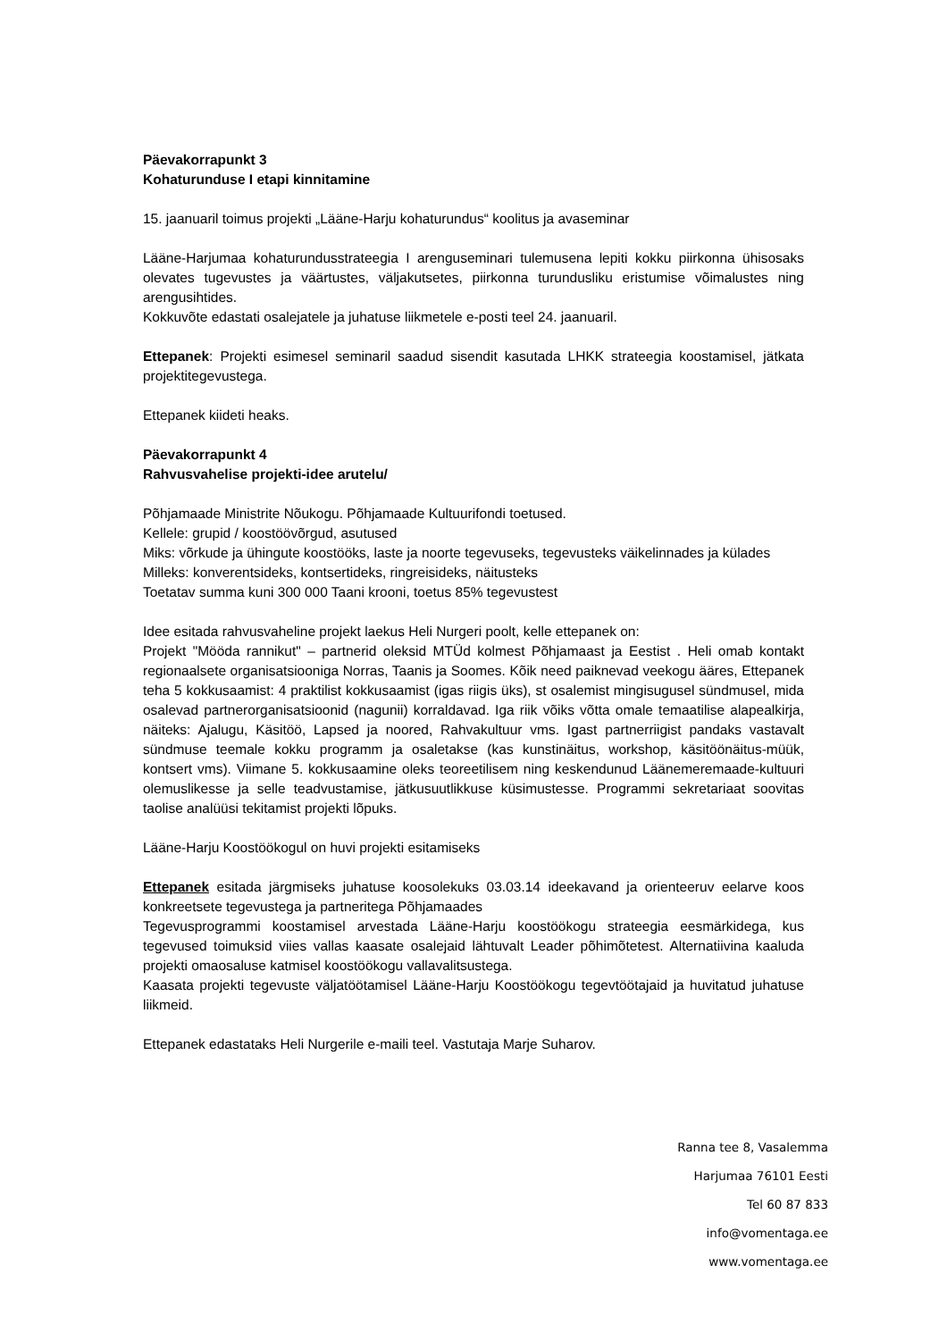Päevakorrapunkt 3
Kohaturunduse I etapi kinnitamine
15. jaanuaril toimus projekti „Lääne-Harju kohaturundus“ koolitus ja avaseminar
Lääne-Harjumaa kohaturundusstrateegia I arenguseminari tulemusena lepiti kokku piirkonna ühisosaks olevates tugevustes ja väärtustes, väljakutsetes, piirkonna turundusliku eristumise võimalustes ning arengusihtides.
Kokkuvõte edastati osalejatele ja juhatuse liikmetele e-posti teel 24. jaanuaril.
Ettepanek: Projekti esimesel seminaril saadud sisendit kasutada LHKK strateegia koostamisel, jätkata projektitegevustega.
Ettepanek kiideti heaks.
Päevakorrapunkt 4
Rahvusvahelise projekti-idee arutelu/
Põhjamaade Ministrite Nõukogu. Põhjamaade Kultuurifondi toetused.
Kellele: grupid / koostöövõrgud, asutused
Miks: võrkude ja ühingute koostööks, laste ja noorte tegevuseks, tegevusteks väikelinnades ja külades
Milleks: konverentsideks, kontsertideks, ringreisideks, näitusteks
Toetatav summa kuni 300 000 Taani krooni, toetus 85% tegevustest
Idee esitada rahvusvaheline projekt laekus Heli Nurgeri poolt, kelle ettepanek on:
Projekt "Mööda rannikut" – partnerid oleksid MTÜd kolmest Põhjamaast ja Eestist . Heli omab kontakt regionaalsete organisatsiooniga Norras, Taanis ja Soomes. Kõik need paiknevad veekogu ääres, Ettepanek teha 5 kokkusaamist: 4 praktilist kokkusaamist (igas riigis üks), st osalemist mingisugusel sündmusel, mida osalevad partnerorganisatsioonid (nagunii) korraldavad. Iga riik võiks võtta omale temaatilise alapealkirja, näiteks: Ajalugu, Käsitöö, Lapsed ja noored, Rahvakultuur vms. Igast partnerriigist pandaks vastavalt sündmuse teemale kokku programm ja osaletakse (kas kunstinäitus, workshop, käsitöönäitus-müük, kontsert vms). Viimane 5. kokkusaamine oleks teoreetilisem ning keskendunud Läänemeremaade-kultuuri olemuslikesse ja selle teadvustamise, jätkusuutlikkuse küsimustesse. Programmi sekretariaat soovitas taolise analüüsi tekitamist projekti lõpuks.
Lääne-Harju Koostöökogul on huvi projekti esitamiseks
Ettepanek esitada järgmiseks juhatuse koosolekuks 03.03.14 ideekavand ja orienteeruv eelarve koos konkreetsete tegevustega ja partneritega Põhjamaades
Tegevusprogrammi koostamisel arvestada Lääne-Harju koostöökogu strateegia eesmärkidega, kus tegevused toimuksid viies vallas kaasate osalejaid lähtuvalt Leader põhimõtetest. Alternatiivina kaaluda projekti omaosaluse katmisel koostöökogu vallavalitsustega.
Kaasata projekti tegevuste väljatöötamisel Lääne-Harju Koostöökogu tegevtöötajaid ja huvitatud juhatuse liikmeid.
Ettepanek edastataks Heli Nurgerile e-maili teel. Vastutaja Marje Suharov.
Ranna tee 8, Vasalemma
Harjumaa 76101 Eesti
Tel 60 87 833
info@vomentaga.ee
www.vomentaga.ee